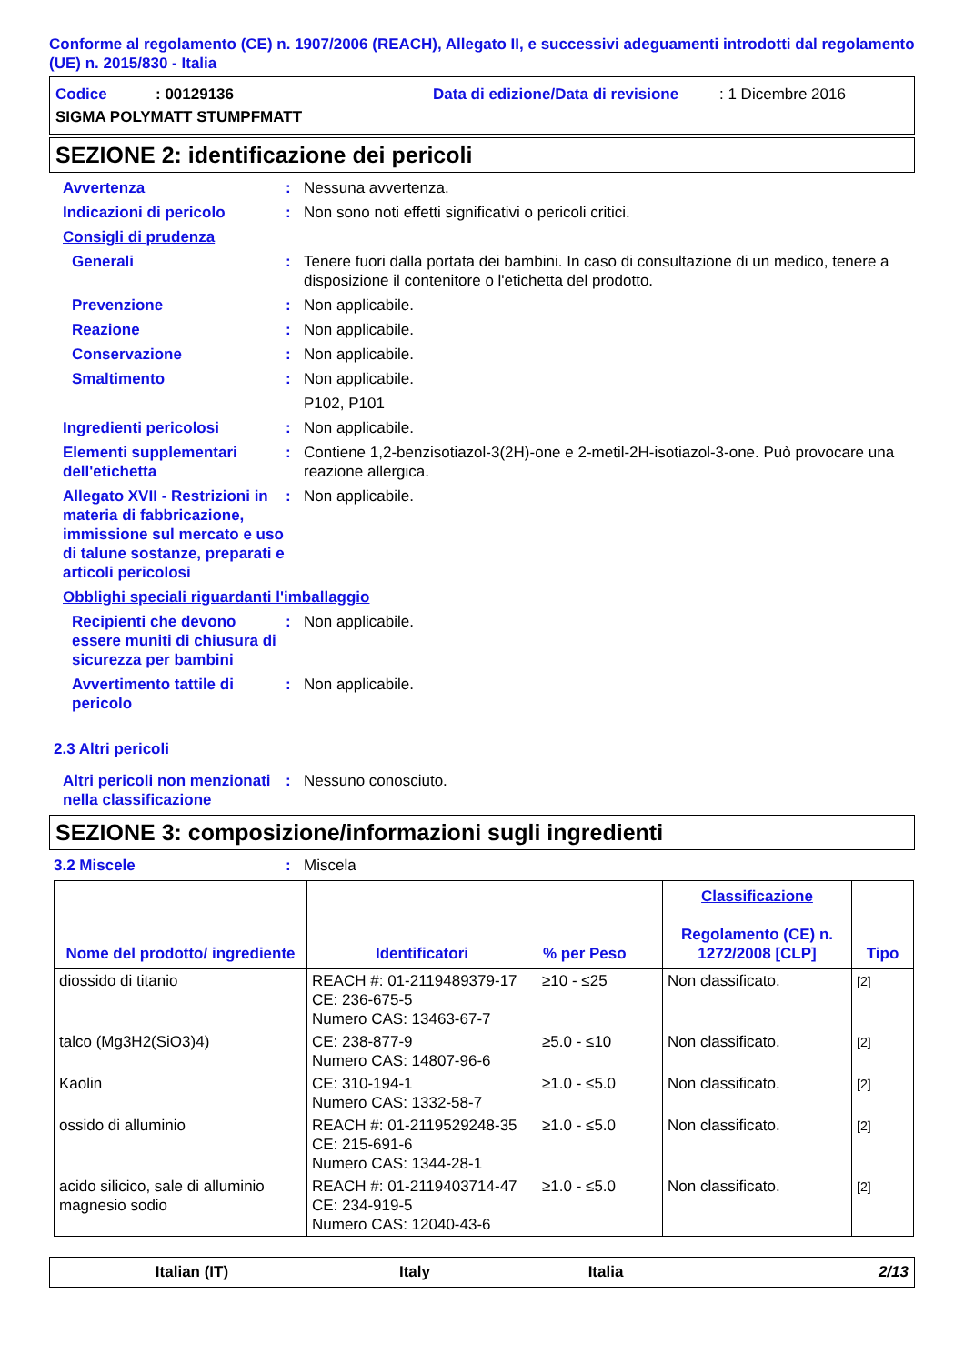Conforme al regolamento (CE) n. 1907/2006 (REACH), Allegato II, e successivi adeguamenti introdotti dal regolamento (UE) n. 2015/830 - Italia
Codice: 00129136 Data di edizione/Data di revisione: 1 Dicembre 2016
SIGMA POLYMATT STUMPFMATT
SEZIONE 2: identificazione dei pericoli
Avvertenza : Nessuna avvertenza.
Indicazioni di pericolo : Non sono noti effetti significativi o pericoli critici.
Consigli di prudenza
Generali : Tenere fuori dalla portata dei bambini. In caso di consultazione di un medico, tenere a disposizione il contenitore o l'etichetta del prodotto.
Prevenzione : Non applicabile.
Reazione : Non applicabile.
Conservazione : Non applicabile.
Smaltimento : Non applicabile.
P102, P101
Ingredienti pericolosi : Non applicabile.
Elementi supplementari dell'etichetta
: Contiene 1,2-benzisotiazol-3(2H)-one e 2-metil-2H-isotiazol-3-one. Può provocare una reazione allergica.
Allegato XVII - Restrizioni in materia di fabbricazione, immissione sul mercato e uso di talune sostanze, preparati e articoli pericolosi
: Non applicabile.
Obblighi speciali riguardanti l'imballaggio
Recipienti che devono essere muniti di chiusura di sicurezza per bambini
: Non applicabile.
Avvertimento tattile di pericolo
: Non applicabile.
2.3 Altri pericoli
Altri pericoli non menzionati nella classificazione
: Nessuno conosciuto.
SEZIONE 3: composizione/informazioni sugli ingredienti
3.2 Miscele : Miscela
| Nome del prodotto/ ingrediente | Identificatori | % per Peso | Classificazione Regolamento (CE) n. 1272/2008 [CLP] | Tipo |
| --- | --- | --- | --- | --- |
| diossido di titanio | REACH #: 01-2119489379-17 CE: 236-675-5 Numero CAS: 13463-67-7 | ≥10 - ≤25 | Non classificato. | [2] |
| talco (Mg3H2(SiO3)4) | CE: 238-877-9 Numero CAS: 14807-96-6 | ≥5.0 - ≤10 | Non classificato. | [2] |
| Kaolin | CE: 310-194-1 Numero CAS: 1332-58-7 | ≥1.0 - ≤5.0 | Non classificato. | [2] |
| ossido di alluminio | REACH #: 01-2119529248-35 CE: 215-691-6 Numero CAS: 1344-28-1 | ≥1.0 - ≤5.0 | Non classificato. | [2] |
| acido silicico, sale di alluminio magnesio sodio | REACH #: 01-2119403714-47 CE: 234-919-5 Numero CAS: 12040-43-6 | ≥1.0 - ≤5.0 | Non classificato. | [2] |
Italian (IT) Italy Italia 2/13